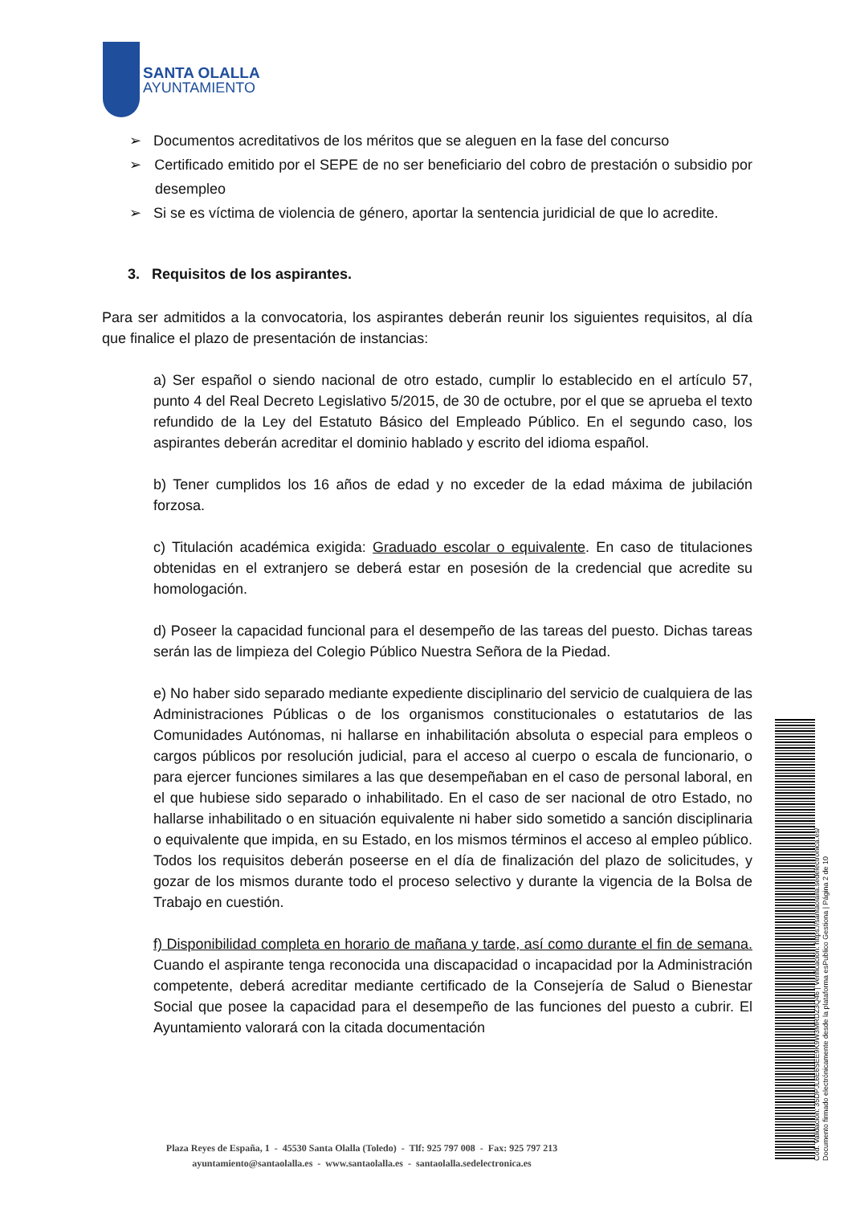SANTA OLALLA
AYUNTAMIENTO
➢ Documentos acreditativos de los méritos que se aleguen en la fase del concurso
➢ Certificado emitido por el SEPE de no ser beneficiario del cobro de prestación o subsidio por desempleo
➢ Si se es víctima de violencia de género, aportar la sentencia juridicial de que lo acredite.
3. Requisitos de los aspirantes.
Para ser admitidos a la convocatoria, los aspirantes deberán reunir los siguientes requisitos, al día que finalice el plazo de presentación de instancias:
a) Ser español o siendo nacional de otro estado, cumplir lo establecido en el artículo 57, punto 4 del Real Decreto Legislativo 5/2015, de 30 de octubre, por el que se aprueba el texto refundido de la Ley del Estatuto Básico del Empleado Público. En el segundo caso, los aspirantes deberán acreditar el dominio hablado y escrito del idioma español.
b) Tener cumplidos los 16 años de edad y no exceder de la edad máxima de jubilación forzosa.
c) Titulación académica exigida: Graduado escolar o equivalente. En caso de titulaciones obtenidas en el extranjero se deberá estar en posesión de la credencial que acredite su homologación.
d) Poseer la capacidad funcional para el desempeño de las tareas del puesto. Dichas tareas serán las de limpieza del Colegio Público Nuestra Señora de la Piedad.
e) No haber sido separado mediante expediente disciplinario del servicio de cualquiera de las Administraciones Públicas o de los organismos constitucionales o estatutarios de las Comunidades Autónomas, ni hallarse en inhabilitación absoluta o especial para empleos o cargos públicos por resolución judicial, para el acceso al cuerpo o escala de funcionario, o para ejercer funciones similares a las que desempeñaban en el caso de personal laboral, en el que hubiese sido separado o inhabilitado. En el caso de ser nacional de otro Estado, no hallarse inhabilitado o en situación equivalente ni haber sido sometido a sanción disciplinaria o equivalente que impida, en su Estado, en los mismos términos el acceso al empleo público. Todos los requisitos deberán poseerse en el día de finalización del plazo de solicitudes, y gozar de los mismos durante todo el proceso selectivo y durante la vigencia de la Bolsa de Trabajo en cuestión.
f) Disponibilidad completa en horario de mañana y tarde, así como durante el fin de semana. Cuando el aspirante tenga reconocida una discapacidad o incapacidad por la Administración competente, deberá acreditar mediante certificado de la Consejería de Salud o Bienestar Social que posee la capacidad para el desempeño de las funciones del puesto a cubrir. El Ayuntamiento valorará con la citada documentación
Plaza Reyes de España, 1 - 45530 Santa Olalla (Toledo) - Tlf: 925 797 008 - Fax: 925 797 213
ayuntamiento@santaolalla.es - www.santaolalla.es - santaolalla.sedelectronica.es
Cód. Validación: 35DPJL6E6SEE9K9W3MRDZ3Q46 | Verificación: https://santaolalla.sedelectronica.es/
Documento firmado electrónicamente desde la plataforma esPublico Gestiona | Página 2 de 10